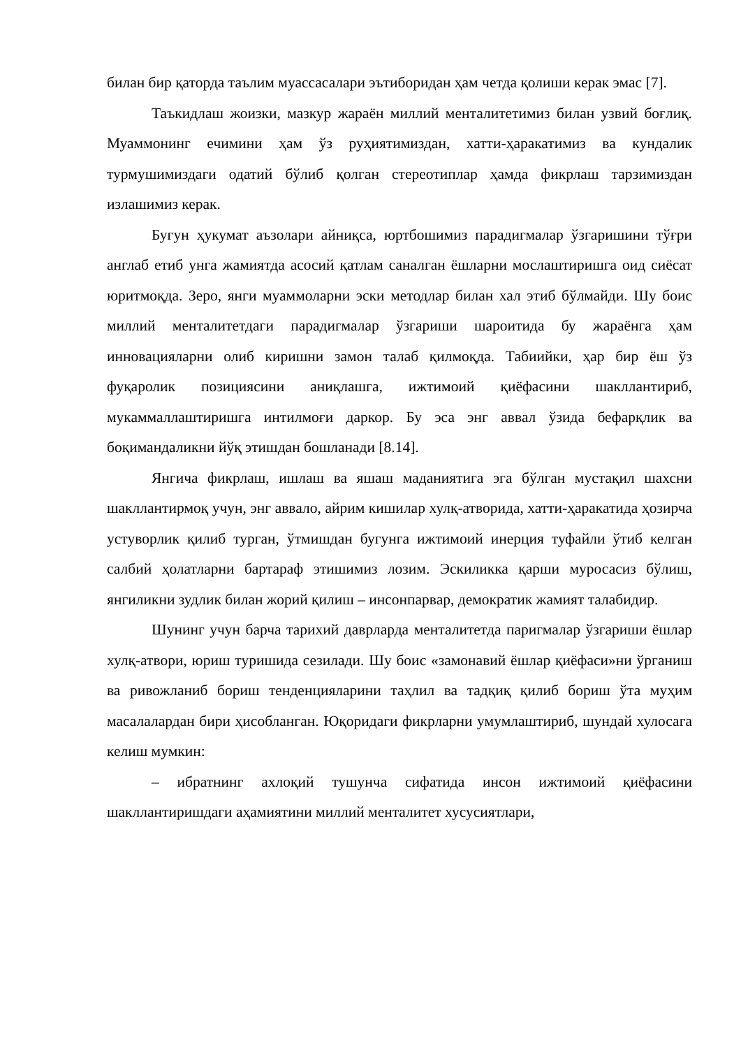билан бир қаторда таълим муассасалари эътиборидан ҳам четда қолиши керак эмас [7].
Таъкидлаш жоизки, мазкур жараён миллий менталитетимиз билан узвий боғлиқ. Муаммонинг ечимини ҳам ўз руҳиятимиздан, хатти-ҳаракатимиз ва кундалик турмушимиздаги одатий бўлиб қолган стереотиплар ҳамда фикрлаш тарзимиздан излашимиз керак.
Бугун ҳукумат аъзолари айниқса, юртбошимиз парадигмалар ўзгаришини тўғри англаб етиб унга жамиятда асосий қатлам саналган ёшларни мослаштиришга оид сиёсат юритмоқда. Зеро, янги муаммоларни эски методлар билан хал этиб бўлмайди. Шу боис миллий менталитетдаги парадигмалар ўзгариши шароитида бу жараёнга ҳам инновацияларни олиб киришни замон талаб қилмоқда. Табиийки, ҳар бир ёш ўз фуқаролик позициясини аниқлашга, ижтимоий қиёфасини шакллантириб, мукаммаллаштиришга интилмоғи даркор. Бу эса энг аввал ўзида бефарқлик ва боқимандаликни йўқ этишдан бошланади [8.14].
Янгича фикрлаш, ишлаш ва яшаш маданиятига эга бўлган мустақил шахсни шакллантирмоқ учун, энг аввало, айрим кишилар хулқ-атворида, хатти-ҳаракатида ҳозирча устуворлик қилиб турган, ўтмишдан бугунга ижтимоий инерция туфайли ўтиб келган салбий ҳолатларни бартараф этишимиз лозим. Эскиликка қарши муросасиз бўлиш, янгиликни зудлик билан жорий қилиш – инсонпарвар, демократик жамият талабидир.
Шунинг учун барча тарихий даврларда менталитетда паригмалар ўзгариши ёшлар хулқ-атвори, юриш туришида сезилади. Шу боис «замонавий ёшлар қиёфаси»ни ўрганиш ва ривожланиб бориш тенденцияларини таҳлил ва тадқиқ қилиб бориш ўта муҳим масалалардан бири ҳисобланган. Юқоридаги фикрларни умумлаштириб, шундай хулосага келиш мумкин:
– ибратнинг ахлоқий тушунча сифатида инсон ижтимоий қиёфасини шакллантиришдаги аҳамиятини миллий менталитет хусусиятлари,